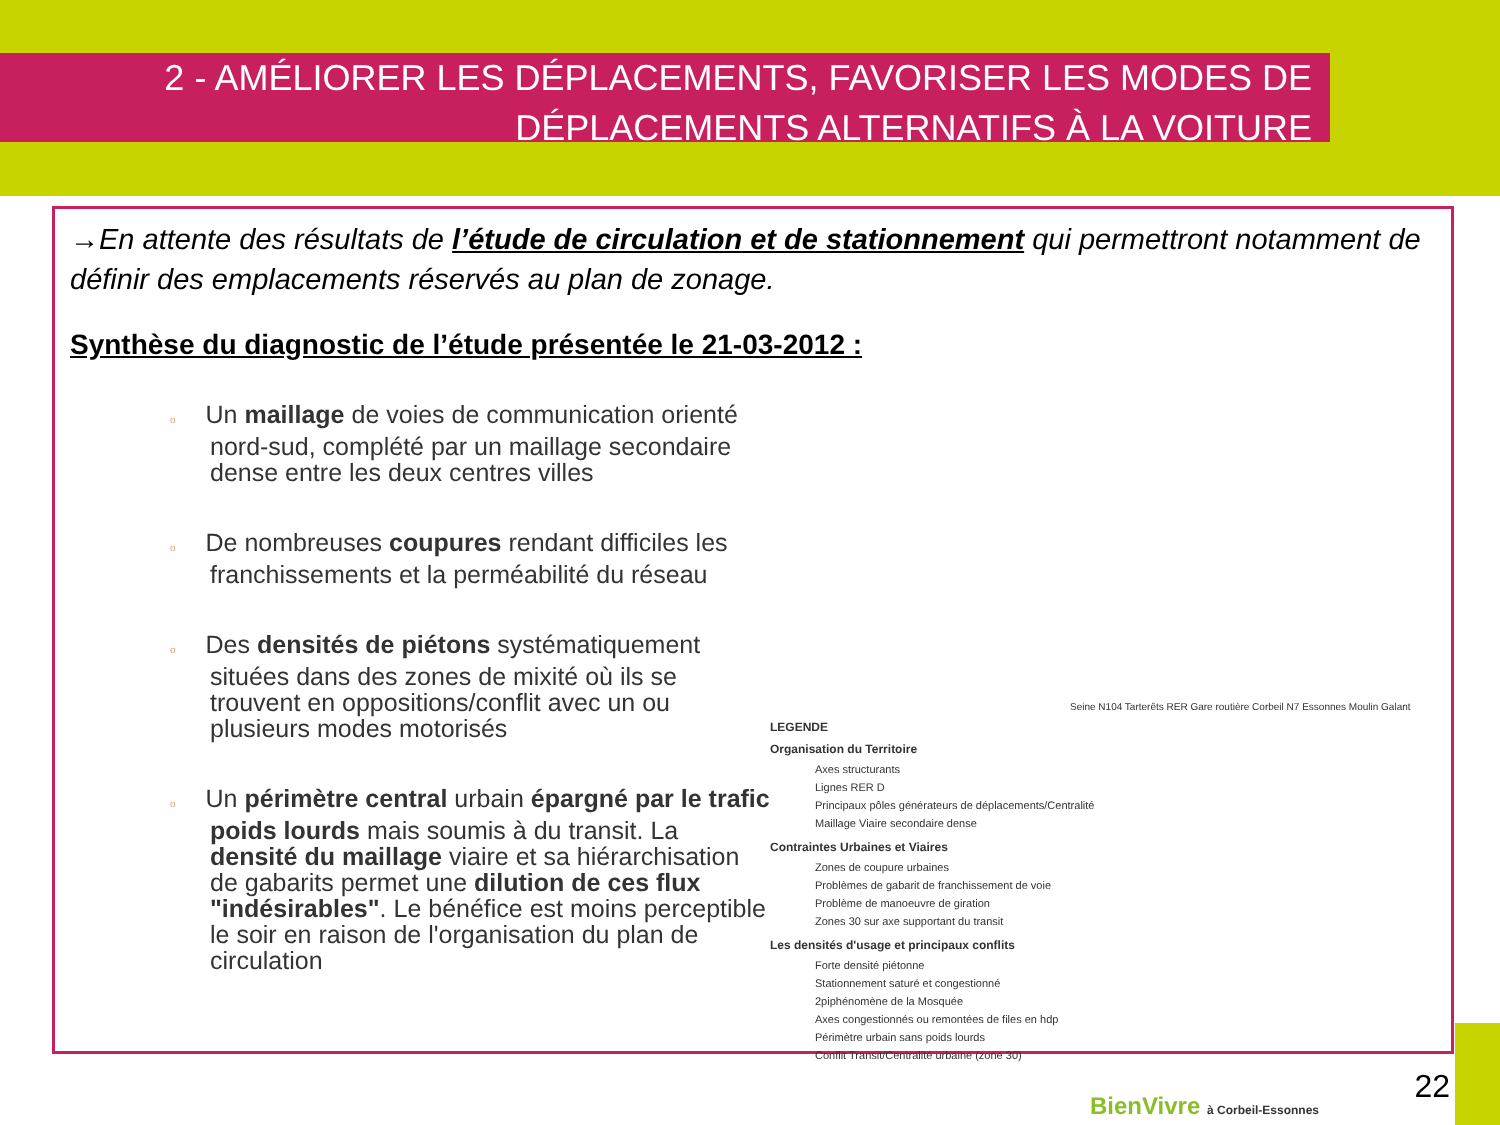2 - AMÉLIORER LES DÉPLACEMENTS, FAVORISER LES MODES DE DÉPLACEMENTS ALTERNATIFS À LA VOITURE
→En attente des résultats de l’étude de circulation et de stationnement qui permettront notamment de définir des emplacements réservés au plan de zonage.
Synthèse du diagnostic de l’étude présentée le 21-03-2012 :
o Un maillage de voies de communication orienté nord-sud, complété par un maillage secondaire dense entre les deux centres villes
o De nombreuses coupures rendant difficiles les franchissements et la perméabilité du réseau
o Des densités de piétons systématiquement situées dans des zones de mixité où ils se trouvent en oppositions/conflit avec un ou plusieurs modes motorisés
o Un périmètre central urbain épargné par le trafic poids lourds mais soumis à du transit. La densité du maillage viaire et sa hiérarchisation de gabarits permet une dilution de ces flux "indésirables". Le bénéfice est moins perceptible le soir en raison de l'organisation du plan de circulation
Seine N104 Tarterêts RER Gare routière Corbeil N7 Essonnes Moulin Galant
LEGENDE
Organisation du Territoire
Axes structurants
Lignes RER D
Principaux pôles générateurs de déplacements/Centralité
Maillage Viaire secondaire dense
Contraintes Urbaines et Viaires
Zones de coupure urbaines
Problèmes de gabarit de franchissement de voie
Problème de manoeuvre de giration
Zones 30 sur axe supportant du transit
Les densités d'usage et principaux conflits
Forte densité piétonne
Stationnement saturé et congestionné
2piphénomène de la Mosquée
Axes congestionnés ou remontées de files en hdp
Périmètre urbain sans poids lourds
Conflit Transit/Centralité urbaine (zone 30)
BienVivre à Corbeil-Essonnes
22